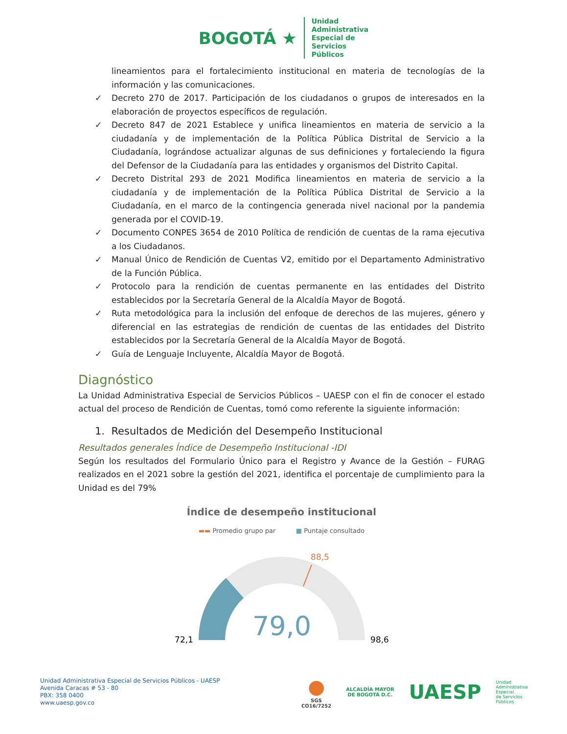BOGOTÁ ★
Unidad
Administrativa
Especial de
Servicios
Públicos
lineamientos para el fortalecimiento institucional en materia de tecnologías de la información y las comunicaciones.
✓ Decreto 270 de 2017. Participación de los ciudadanos o grupos de interesados en la elaboración de proyectos específicos de regulación.
✓ Decreto 847 de 2021 Establece y unifica lineamientos en materia de servicio a la ciudadanía y de implementación de la Política Pública Distrital de Servicio a la Ciudadanía, lográndose actualizar algunas de sus definiciones y fortaleciendo la figura del Defensor de la Ciudadanía para las entidades y organismos del Distrito Capital.
✓ Decreto Distrital 293 de 2021 Modifica lineamientos en materia de servicio a la ciudadanía y de implementación de la Política Pública Distrital de Servicio a la Ciudadanía, en el marco de la contingencia generada nivel nacional por la pandemia generada por el COVID-19.
✓ Documento CONPES 3654 de 2010 Política de rendición de cuentas de la rama ejecutiva a los Ciudadanos.
✓ Manual Único de Rendición de Cuentas V2, emitido por el Departamento Administrativo de la Función Pública.
✓ Protocolo para la rendición de cuentas permanente en las entidades del Distrito establecidos por la Secretaría General de la Alcaldía Mayor de Bogotá.
✓ Ruta metodológica para la inclusión del enfoque de derechos de las mujeres, género y diferencial en las estrategias de rendición de cuentas de las entidades del Distrito establecidos por la Secretaría General de la Alcaldía Mayor de Bogotá.
✓ Guía de Lenguaje Incluyente, Alcaldía Mayor de Bogotá.
Diagnóstico
La Unidad Administrativa Especial de Servicios Públicos – UAESP con el fin de conocer el estado actual del proceso de Rendición de Cuentas, tomó como referente la siguiente información:
1. Resultados de Medición del Desempeño Institucional
Resultados generales Índice de Desempeño Institucional -IDI
Según los resultados del Formulario Único para el Registro y Avance de la Gestión – FURAG realizados en el 2021 sobre la gestión del 2021, identifica el porcentaje de cumplimiento para la Unidad es del 79%
Índice de desempeño institucional
▬▬ Promedio grupo par ■ Puntaje consultado
88,5
79,0
72,1
98,6
Unidad Administrativa Especial de Servicios Públicos - UAESP
Avenida Caracas # 53 - 80
PBX: 358 0400
www.uaesp.gov.co
●
SGS
CO16/7252
ALCALDÍA MAYOR
DE BOGOTÁ D.C.
UAESP
Unidad
Administrativa
Especial
de Servicios
Públicos